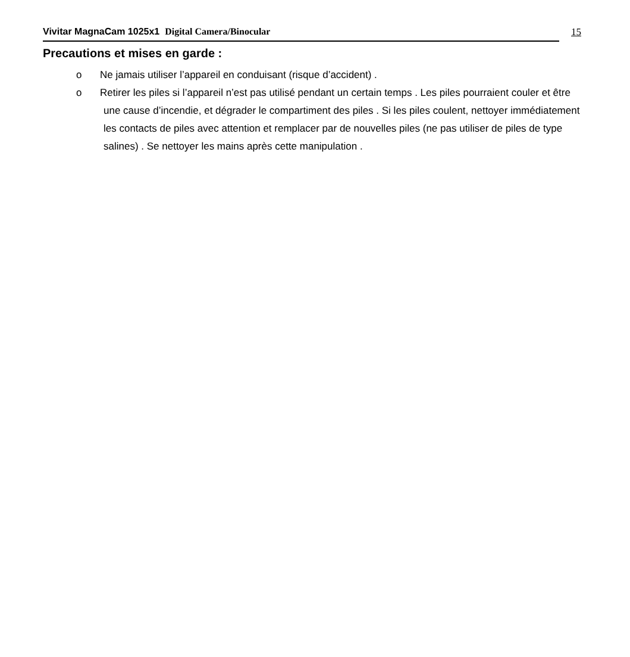Vivitar MagnaCam 1025x1 Digital Camera/Binocular
15
Precautions et mises en garde :
o Ne jamais utiliser l’appareil en conduisant (risque d’accident) .
o Retirer les piles si l’appareil n’est pas utilisé pendant un certain temps . Les piles pourraient couler et être une cause d’incendie, et dégrader le compartiment des piles . Si les piles coulent, nettoyer immédiatement les contacts de piles avec attention et remplacer par de nouvelles piles (ne pas utiliser de piles de type salines) . Se nettoyer les mains après cette manipulation .